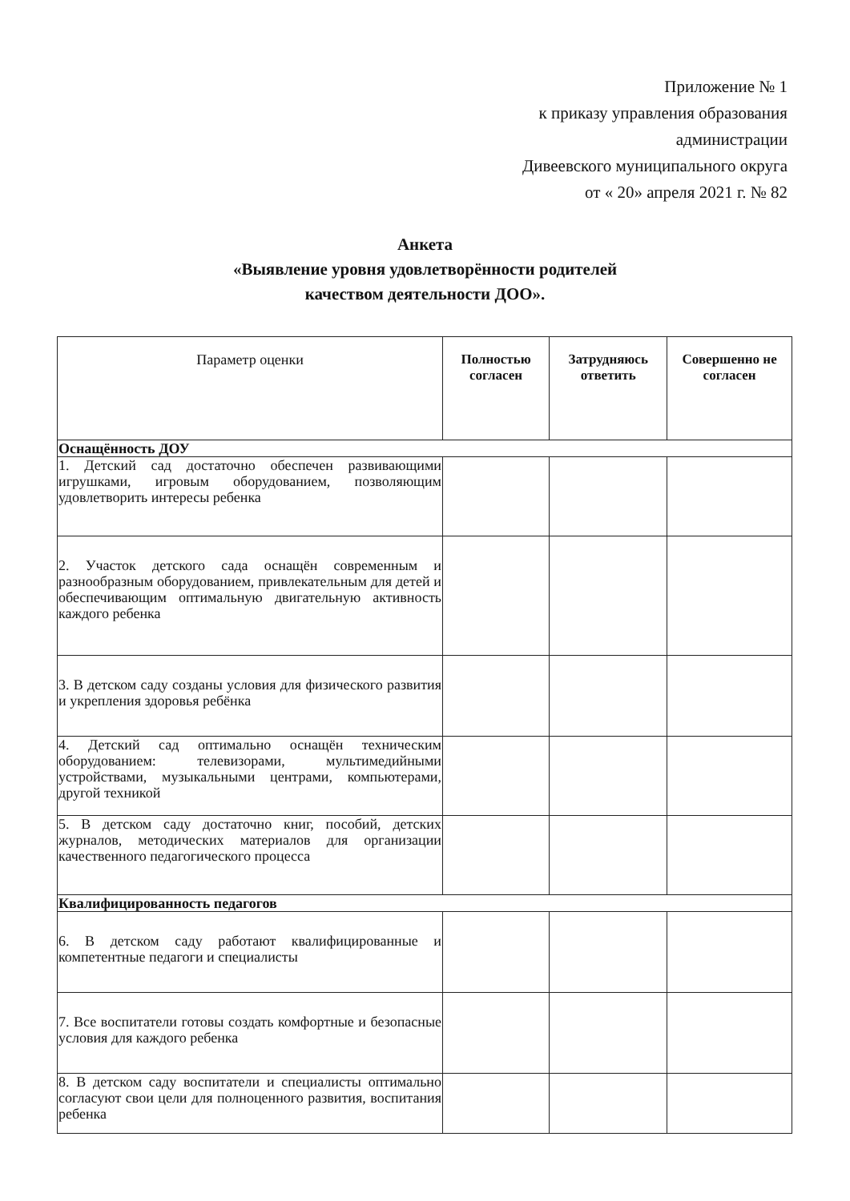Приложение № 1
к приказу управления образования
администрации
Дивеевского муниципального округа
от « 20» апреля 2021 г. № 82
Анкета
«Выявление уровня удовлетворённости родителей
качеством деятельности ДОО».
| Параметр оценки | Полностью согласен | Затрудняюсь ответить | Совершенно не согласен |
| --- | --- | --- | --- |
| Оснащённость ДОУ | | | |
| 1. Детский сад достаточно обеспечен развивающими игрушками, игровым оборудованием, позволяющим удовлетворить интересы ребенка | | | |
| 2. Участок детского сада оснащён современным и разнообразным оборудованием, привлекательным для детей и обеспечивающим оптимальную двигательную активность каждого ребенка | | | |
| 3. В детском саду созданы условия для физического развития и укрепления здоровья ребёнка | | | |
| 4. Детский сад оптимально оснащён техническим оборудованием: телевизорами, мультимедийными устройствами, музыкальными центрами, компьютерами, другой техникой | | | |
| 5. В детском саду достаточно книг, пособий, детских журналов, методических материалов для организации качественного педагогического процесса | | | |
| Квалифицированность педагогов | | | |
| 6. В детском саду работают квалифицированные и компетентные педагоги и специалисты | | | |
| 7. Все воспитатели готовы создать комфортные и безопасные условия для каждого ребенка | | | |
| 8. В детском саду воспитатели и специалисты оптимально согласуют свои цели для полноценного развития, воспитания ребенка | | | |